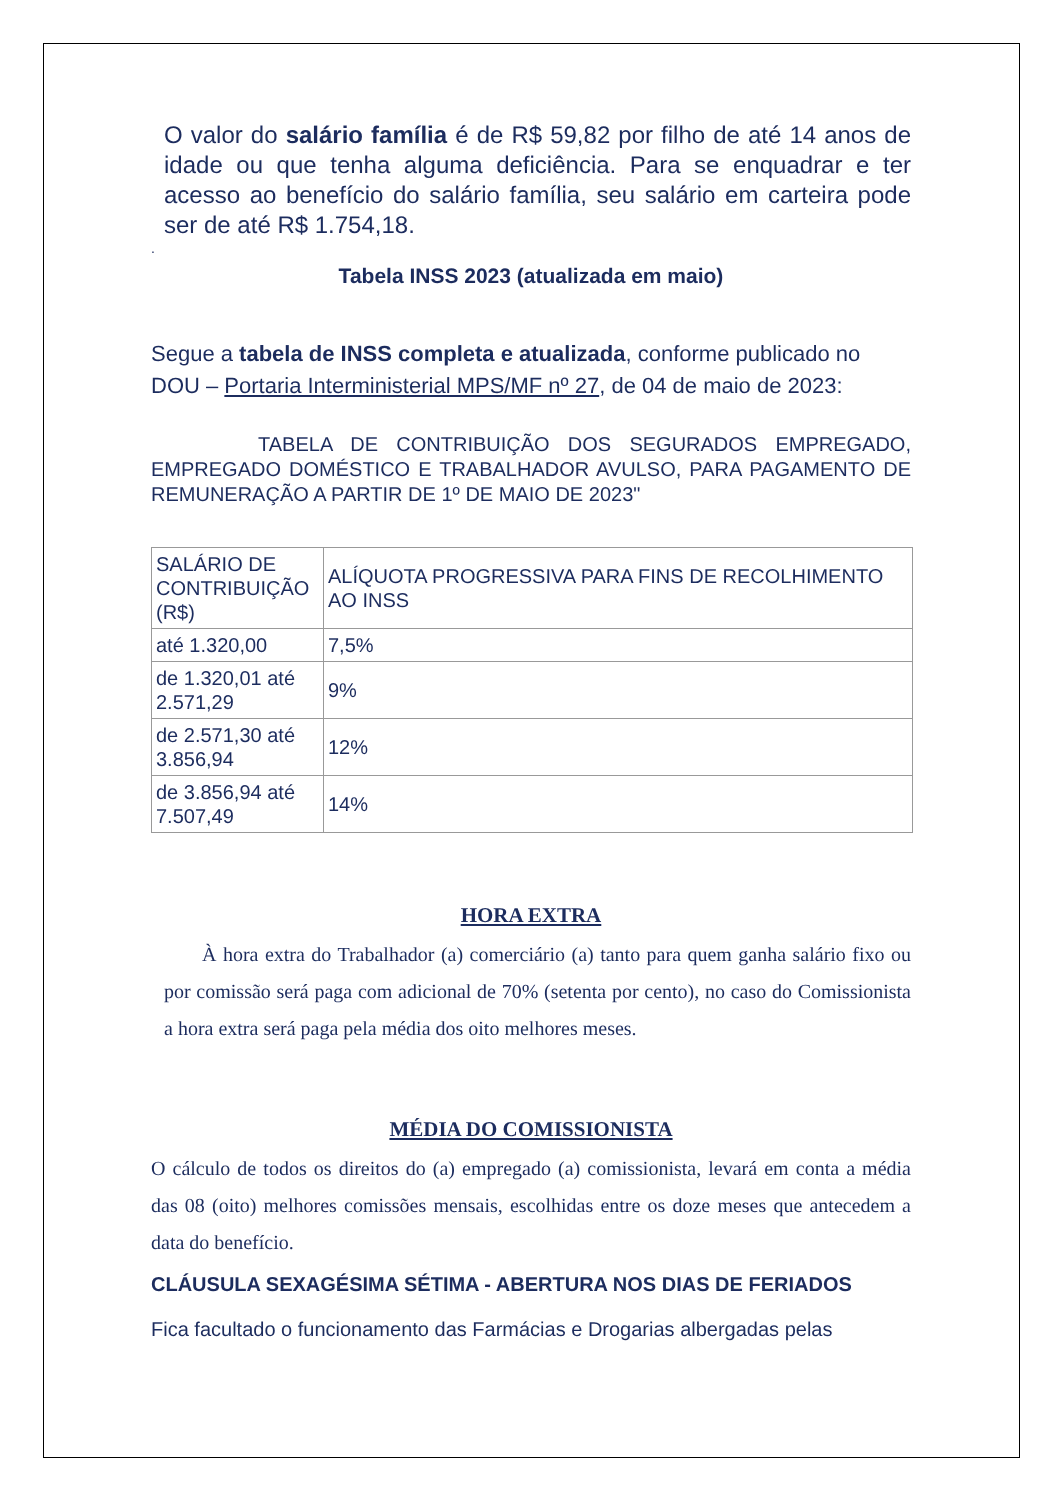O valor do salário família é de R$ 59,82 por filho de até 14 anos de idade ou que tenha alguma deficiência. Para se enquadrar e ter acesso ao benefício do salário família, seu salário em carteira pode ser de até R$ 1.754,18.
.
Tabela INSS 2023 (atualizada em maio)
Segue a tabela de INSS completa e atualizada, conforme publicado no DOU – Portaria Interministerial MPS/MF nº 27, de 04 de maio de 2023:
TABELA DE CONTRIBUIÇÃO DOS SEGURADOS EMPREGADO, EMPREGADO DOMÉSTICO E TRABALHADOR AVULSO, PARA PAGAMENTO DE REMUNERAÇÃO A PARTIR DE 1º DE MAIO DE 2023"
| SALÁRIO DE CONTRIBUIÇÃO (R$) | ALÍQUOTA PROGRESSIVA PARA FINS DE RECOLHIMENTO AO INSS |
| até 1.320,00 | 7,5% |
| de 1.320,01 até 2.571,29 | 9% |
| de 2.571,30 até 3.856,94 | 12% |
| de 3.856,94 até 7.507,49 | 14% |
HORA EXTRA
À hora extra do Trabalhador (a) comerciário (a) tanto para quem ganha salário fixo ou por comissão será paga com adicional de 70% (setenta por cento), no caso do Comissionista a hora extra será paga pela média dos oito melhores meses.
MÉDIA DO COMISSIONISTA
O cálculo de todos os direitos do (a) empregado (a) comissionista, levará em conta a média das 08 (oito) melhores comissões mensais, escolhidas entre os doze meses que antecedem a data do benefício.
CLÁUSULA SEXAGÉSIMA SÉTIMA - ABERTURA NOS DIAS DE FERIADOS
Fica facultado o funcionamento das Farmácias e Drogarias albergadas pelas